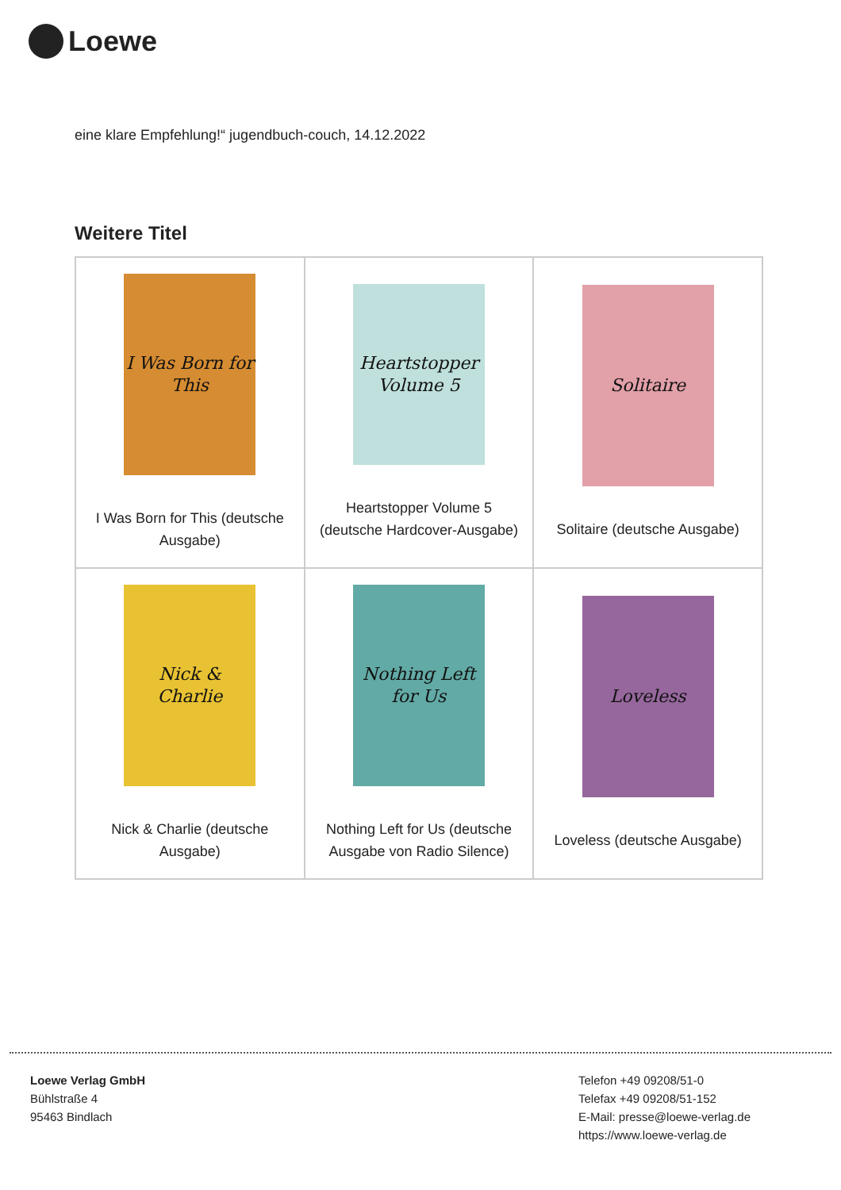Loewe
eine klare Empfehlung!“ jugendbuch-couch, 14.12.2022
Weitere Titel
| I Was Born for This I Was Born for This (deutsche Ausgabe) | Heartstopper Volume 5 Heartstopper Volume 5 (deutsche Hardcover-Ausgabe) | Solitaire Solitaire (deutsche Ausgabe) |
| Nick & Charlie Nick & Charlie (deutsche Ausgabe) | Nothing Left for Us Nothing Left for Us (deutsche Ausgabe von Radio Silence) | Loveless Loveless (deutsche Ausgabe) |
Loewe Verlag GmbH
Bühlstraße 4
95463 Bindlach
Telefon +49 09208/51-0
Telefax +49 09208/51-152
E-Mail: presse@loewe-verlag.de
https://www.loewe-verlag.de